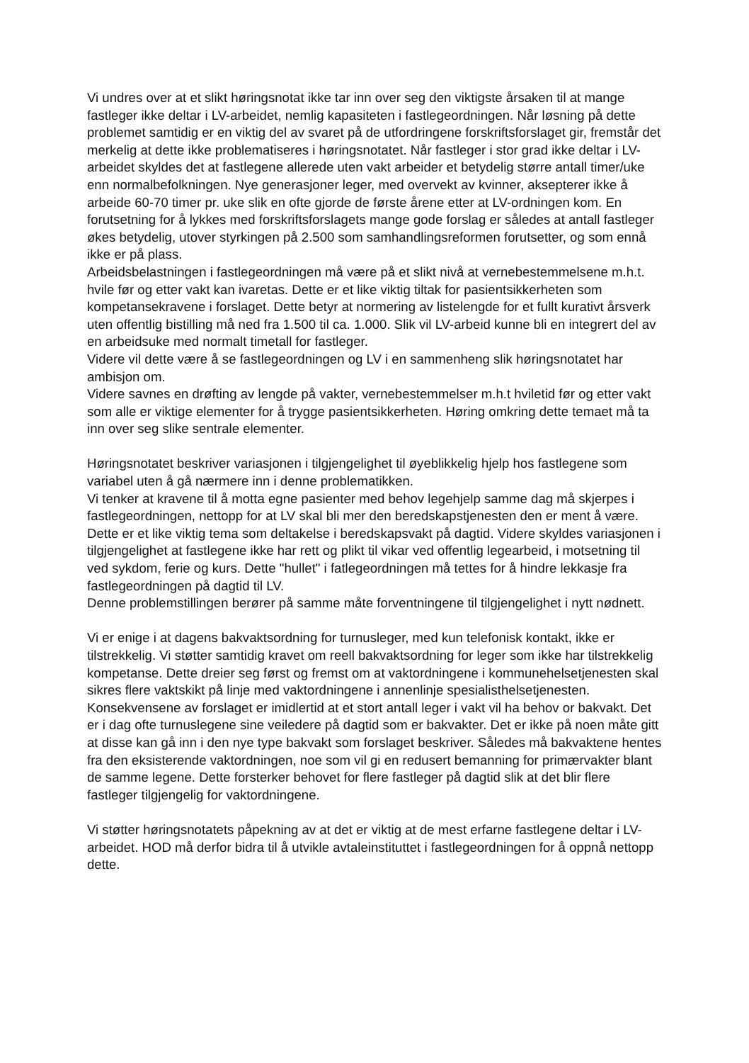Vi undres over at et slikt høringsnotat ikke tar inn over seg den viktigste årsaken til at mange fastleger ikke deltar i LV-arbeidet, nemlig kapasiteten i fastlegeordningen. Når løsning på dette problemet samtidig er en viktig del av svaret på de utfordringene forskriftsforslaget gir, fremstår det merkelig at dette ikke problematiseres i høringsnotatet. Når fastleger i stor grad ikke deltar i LV-arbeidet skyldes det at fastlegene allerede uten vakt arbeider et betydelig større antall timer/uke enn normalbefolkningen. Nye generasjoner leger, med overvekt av kvinner, aksepterer ikke å arbeide 60-70 timer pr. uke slik en ofte gjorde de første årene etter at LV-ordningen kom. En forutsetning for å lykkes med forskriftsforslagets mange gode forslag er således at antall fastleger økes betydelig, utover styrkingen på 2.500 som samhandlingsreformen forutsetter, og som ennå ikke er på plass.
Arbeidsbelastningen i fastlegeordningen må være på et slikt nivå at vernebestemmelsene m.h.t. hvile før og etter vakt kan ivaretas. Dette er et like viktig tiltak for pasientsikkerheten som kompetansekravene i forslaget. Dette betyr at normering av listelengde for et fullt kurativt årsverk uten offentlig bistilling må ned fra 1.500 til ca. 1.000. Slik vil LV-arbeid kunne bli en integrert del av en arbeidsuke med normalt timetall for fastleger.
Videre vil dette være å se fastlegeordningen og LV i en sammenheng slik høringsnotatet har ambisjon om.
Videre savnes en drøfting av lengde på vakter, vernebestemmelser m.h.t hviletid før og etter vakt som alle er viktige elementer for å trygge pasientsikkerheten. Høring omkring dette temaet må ta inn over seg slike sentrale elementer.
Høringsnotatet beskriver variasjonen i tilgjengelighet til øyeblikkelig hjelp hos fastlegene som variabel uten å gå nærmere inn i denne problematikken.
Vi tenker at kravene til å motta egne pasienter med behov legehjelp samme dag må skjerpes i fastlegeordningen, nettopp for at LV skal bli mer den beredskapstjenesten den er ment å være. Dette er et like viktig tema som deltakelse i beredskapsvakt på dagtid. Videre skyldes variasjonen i tilgjengelighet at fastlegene ikke har rett og plikt til vikar ved offentlig legearbeid, i motsetning til ved sykdom, ferie og kurs. Dette "hullet" i fatlegeordningen må tettes for å hindre lekkasje fra fastlegeordningen på dagtid til LV.
Denne problemstillingen berører på samme måte forventningene til tilgjengelighet i nytt nødnett.
Vi er enige i at dagens bakvaktsordning for turnusleger, med kun telefonisk kontakt, ikke er tilstrekkelig. Vi støtter samtidig kravet om reell bakvaktsordning for leger som ikke har tilstrekkelig kompetanse. Dette dreier seg først og fremst om at vaktordningene i kommunehelsetjenesten skal sikres flere vaktskikt på linje med vaktordningene i annenlinje spesialisthelsetjenesten. Konsekvensene av forslaget er imidlertid at et stort antall leger i vakt vil ha behov or bakvakt. Det er i dag ofte turnuslegene sine veiledere på dagtid som er bakvakter. Det er ikke på noen måte gitt at disse kan gå inn i den nye type bakvakt som forslaget beskriver. Således må bakvaktene hentes fra den eksisterende vaktordningen, noe som vil gi en redusert bemanning for primærvakter blant de samme legene. Dette forsterker behovet for flere fastleger på dagtid slik at det blir flere fastleger tilgjengelig for vaktordningene.
Vi støtter høringsnotatets påpekning av at det er viktig at de mest erfarne fastlegene deltar i LV-arbeidet. HOD må derfor bidra til å utvikle avtaleinstituttet i fastlegeordningen for å oppnå nettopp dette.